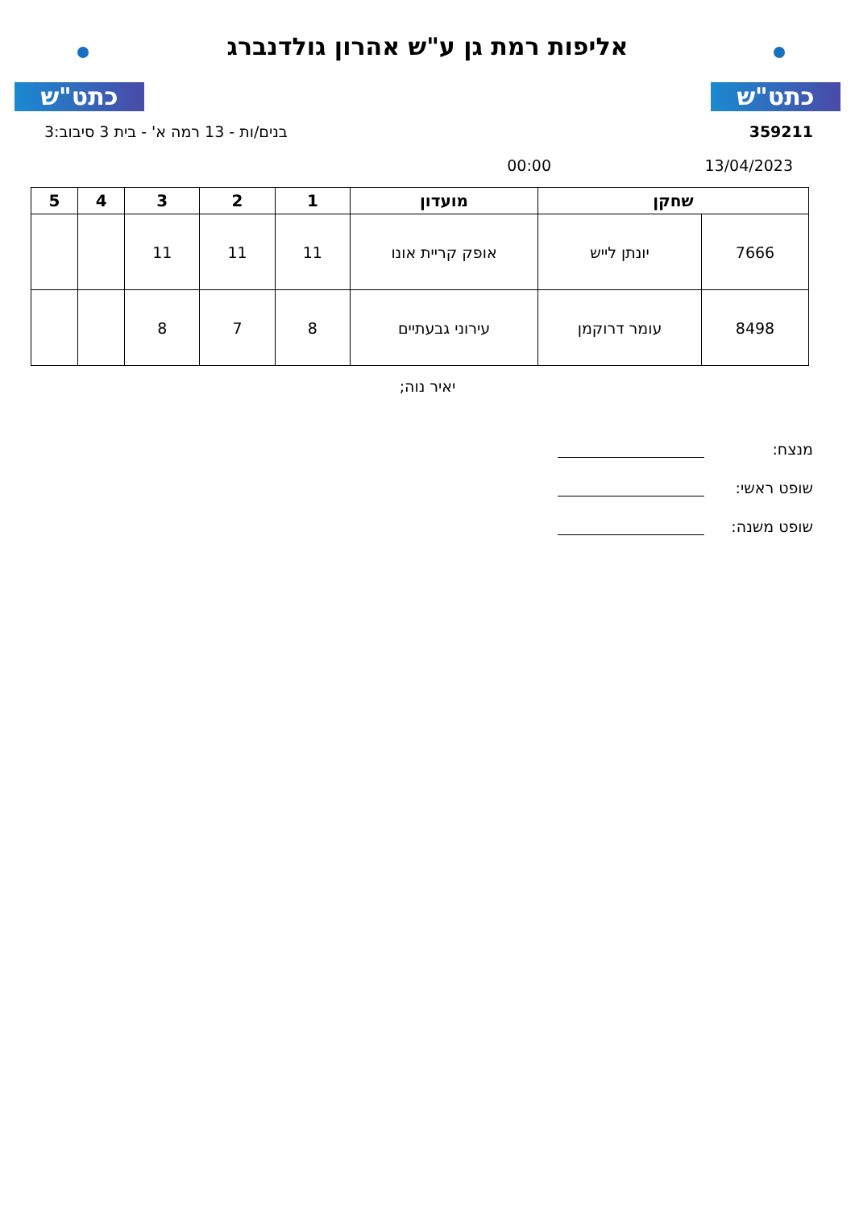כתט"ש
אליפות רמת גן ע"ש אהרון גולדנברג
כתט"ש
359211 בנים/ות - 13 רמה א' - בית 3 סיבוב:3
13/04/2023 00:00
| שחקן | | מועדון | 1 | 2 | 3 | 4 | 5 |
| --- | --- | --- | --- | --- | --- | --- | --- |
| 7666 | יונתן לייש | אופק קריית אונו | 11 | 11 | 11 | | |
| 8498 | עומר דרוקמן | עירוני גבעתיים | 8 | 7 | 8 | | |
יאיר נוה;
מנצח:
שופט ראשי:
שופט משנה: